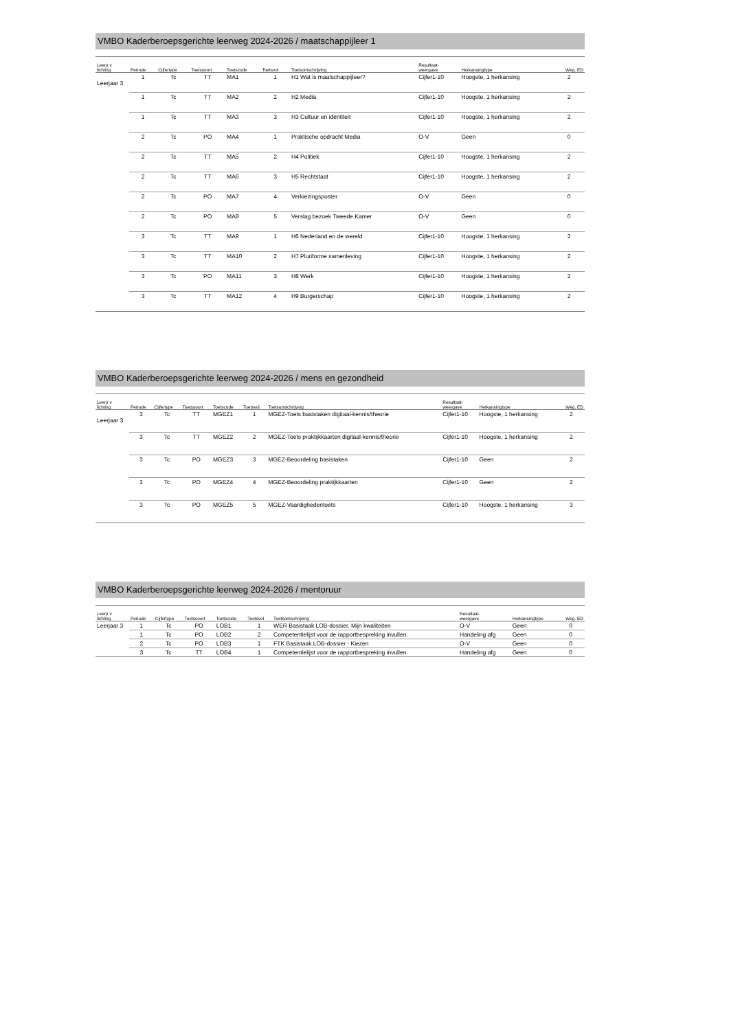VMBO Kaderberoepsgerichte leerweg 2024-2026 / maatschappijleer 1
| Leerjr v lichting | Periode | Cijfertype | Toetssoort | Toetscode | Toetsvol | Toetsomschrijving | Resultaat- weergave | Herkansingtype | Weg. ED |
| --- | --- | --- | --- | --- | --- | --- | --- | --- | --- |
| Leerjaar 3 | 1 | Tc | TT | MA1 | 1 | H1 Wat is maatschappijleer? | Cijfer1-10 | Hoogste, 1 herkansing | 2 |
| | 1 | Tc | TT | MA2 | 2 | H2 Media | Cijfer1-10 | Hoogste, 1 herkansing | 2 |
| | 1 | Tc | TT | MA3 | 3 | H3 Cultuur en identiteit | Cijfer1-10 | Hoogste, 1 herkansing | 2 |
| | 2 | Tc | PO | MA4 | 1 | Praktische opdracht Media | O-V | Geen | 0 |
| | 2 | Tc | TT | MA5 | 2 | H4 Politiek | Cijfer1-10 | Hoogste, 1 herkansing | 2 |
| | 2 | Tc | TT | MA6 | 3 | H5 Rechtstaat | Cijfer1-10 | Hoogste, 1 herkansing | 2 |
| | 2 | Tc | PO | MA7 | 4 | Verkiezingsposter | O-V | Geen | 0 |
| | 2 | Tc | PO | MA8 | 5 | Verslag bezoek Tweede Kamer | O-V | Geen | 0 |
| | 3 | Tc | TT | MA9 | 1 | H6 Nederland en de wereld | Cijfer1-10 | Hoogste, 1 herkansing | 2 |
| | 3 | Tc | TT | MA10 | 2 | H7 Pluriforme samenleving | Cijfer1-10 | Hoogste, 1 herkansing | 2 |
| | 3 | Tc | PO | MA11 | 3 | H8 Werk | Cijfer1-10 | Hoogste, 1 herkansing | 2 |
| | 3 | Tc | TT | MA12 | 4 | H9 Burgerschap | Cijfer1-10 | Hoogste, 1 herkansing | 2 |
VMBO Kaderberoepsgerichte leerweg 2024-2026 / mens en gezondheid
| Leerjr v lichting | Periode | Cijfertype | Toetssoort | Toetscode | Toetsvol | Toetsomschrijving | Resultaat- weergave | Herkansingtype | Weg. ED |
| --- | --- | --- | --- | --- | --- | --- | --- | --- | --- |
| Leerjaar 3 | 3 | Tc | TT | MGEZ1 | 1 | MGEZ-Toets basistaken digitaal-kennis/theorie | Cijfer1-10 | Hoogste, 1 herkansing | 2 |
| | 3 | Tc | TT | MGEZ2 | 2 | MGEZ-Toets praktijkkaarten digitaal-kennis/theorie | Cijfer1-10 | Hoogste, 1 herkansing | 2 |
| | 3 | Tc | PO | MGEZ3 | 3 | MGEZ-Beoordeling basistaken | Cijfer1-10 | Geen | 2 |
| | 3 | Tc | PO | MGEZ4 | 4 | MGEZ-Beoordeling praktijkkaarten | Cijfer1-10 | Geen | 2 |
| | 3 | Tc | PO | MGEZ5 | 5 | MGEZ-Vaardighedentoets | Cijfer1-10 | Hoogste, 1 herkansing | 3 |
VMBO Kaderberoepsgerichte leerweg 2024-2026 / mentoruur
| Leerjr v lichting | Periode | Cijfertype | Toetssoort | Toetscode | Toetsvol | Toetsomschrijving | Resultaat- weergave | Herkansingtype | Weg. ED |
| --- | --- | --- | --- | --- | --- | --- | --- | --- | --- |
| Leerjaar 3 | 1 | Tc | PO | LOB1 | 1 | WER Basistaak LOB-dossier. Mijn kwaliteiten | O-V | Geen | 0 |
| | 1 | Tc | PO | LOB2 | 2 | Competentielijst voor de rapportbespreking invullen. | Handeling afg | Geen | 0 |
| | 2 | Tc | PO | LOB3 | 1 | FTK Basistaak LOB-dossier - Kiezen | O-V | Geen | 0 |
| | 3 | Tc | TT | LOB4 | 1 | Competentielijst voor de rapportbespreking invullen. | Handeling afg | Geen | 0 |